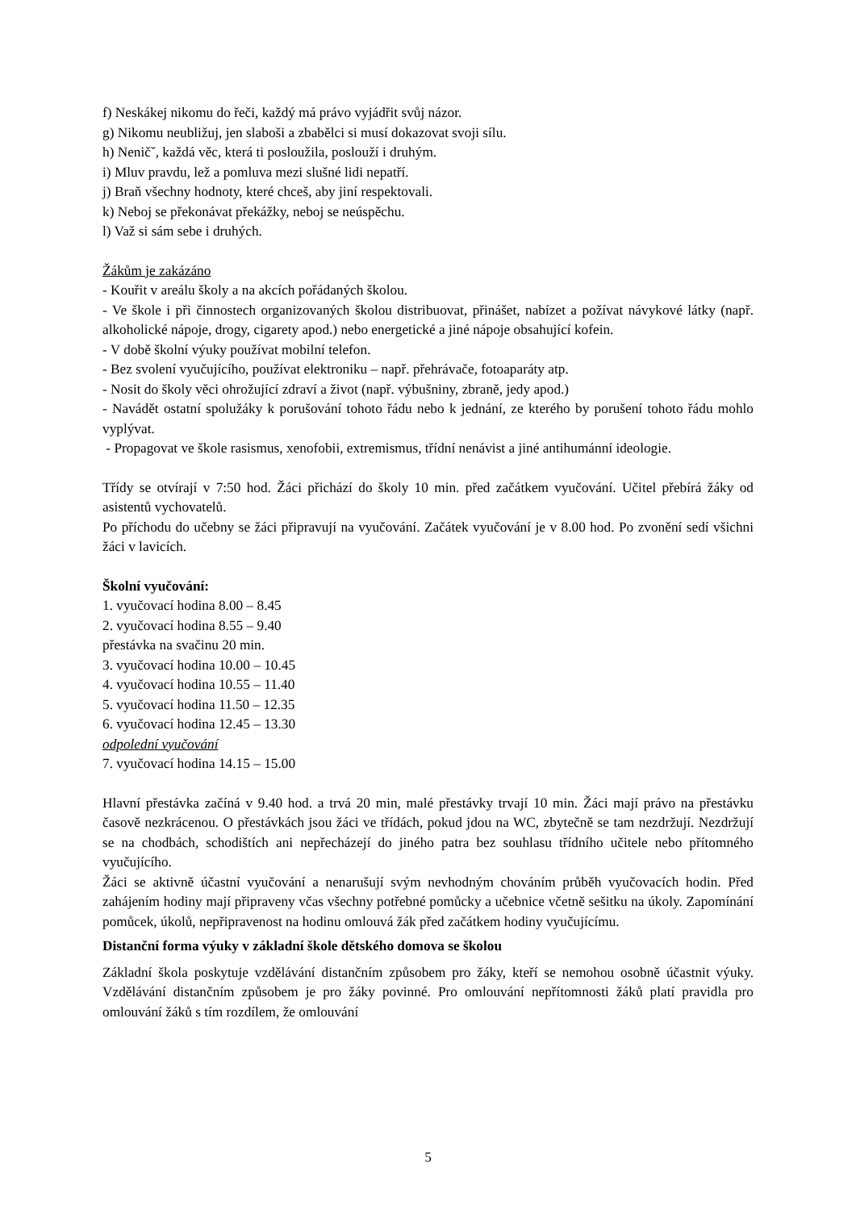f) Neskákej nikomu do řeči, každý má právo vyjádřit svůj názor.
g) Nikomu neubližuj, jen slaboši a zbabělci si musí dokazovat svoji sílu.
h) Neničˇ, každá věc, která ti posloužila, poslouží i druhým.
i) Mluv pravdu, lež a pomluva mezi slušné lidi nepatří.
j) Braň všechny hodnoty, které chceš, aby jiní respektovali.
k) Neboj se překonávat překážky, neboj se neúspěchu.
l) Važ si sám sebe i druhých.
Žákům je zakázáno
- Kouřit v areálu školy a na akcích pořádaných školou.
- Ve škole i při činnostech organizovaných školou distribuovat, přinášet, nabízet a požívat návykové látky (např. alkoholické nápoje, drogy, cigarety apod.) nebo energetické a jiné nápoje obsahující kofein.
- V době školní výuky používat mobilní telefon.
- Bez svolení vyučujícího, používat elektroniku – např. přehrávače, fotoaparáty atp.
- Nosit do školy věci ohrožující zdraví a život (např. výbušniny, zbraně, jedy apod.)
- Navádět ostatní spolužáky k porušování tohoto řádu nebo k jednání, ze kterého by porušení tohoto řádu mohlo vyplývat.
- Propagovat ve škole rasismus, xenofobii, extremismus, třídní nenávist a jiné antihumánní ideologie.
Třídy se otvírají v 7:50 hod. Žáci přichází do školy 10 min. před začátkem vyučování. Učitel přebírá žáky od asistentů vychovatelů.
Po příchodu do učebny se žáci připravují na vyučování. Začátek vyučování je v 8.00 hod. Po zvonění sedí všichni žáci v lavicích.
Školní vyučování:
1. vyučovací hodina 8.00 – 8.45
2. vyučovací hodina 8.55 – 9.40
přestávka na svačinu 20 min.
3. vyučovací hodina 10.00 – 10.45
4. vyučovací hodina 10.55 – 11.40
5. vyučovací hodina 11.50 – 12.35
6. vyučovací hodina 12.45 – 13.30
odpolední vyučování
7. vyučovací hodina 14.15 – 15.00
Hlavní přestávka začíná v 9.40 hod. a trvá 20 min, malé přestávky trvají 10 min. Žáci mají právo na přestávku časově nezkrácenou. O přestávkách jsou žáci ve třídách, pokud jdou na WC, zbytečně se tam nezdržují. Nezdržují se na chodbách, schodištích ani nepřecházejí do jiného patra bez souhlasu třídního učitele nebo přítomného vyučujícího.
Žáci se aktivně účastní vyučování a nenarušují svým nevhodným chováním průběh vyučovacích hodin. Před zahájením hodiny mají připraveny včas všechny potřebné pomůcky a učebnice včetně sešitku na úkoly. Zapomínání pomůcek, úkolů, nepřipravenost na hodinu omlouvá žák před začátkem hodiny vyučujícímu.
Distanční forma výuky v základní škole dětského domova se školou
Základní škola poskytuje vzdělávání distančním způsobem pro žáky, kteří se nemohou osobně účastnit výuky. Vzdělávání distančním způsobem je pro žáky povinné. Pro omlouvání nepřítomnosti žáků platí pravidla pro omlouvání žáků s tím rozdílem, že omlouvání
5